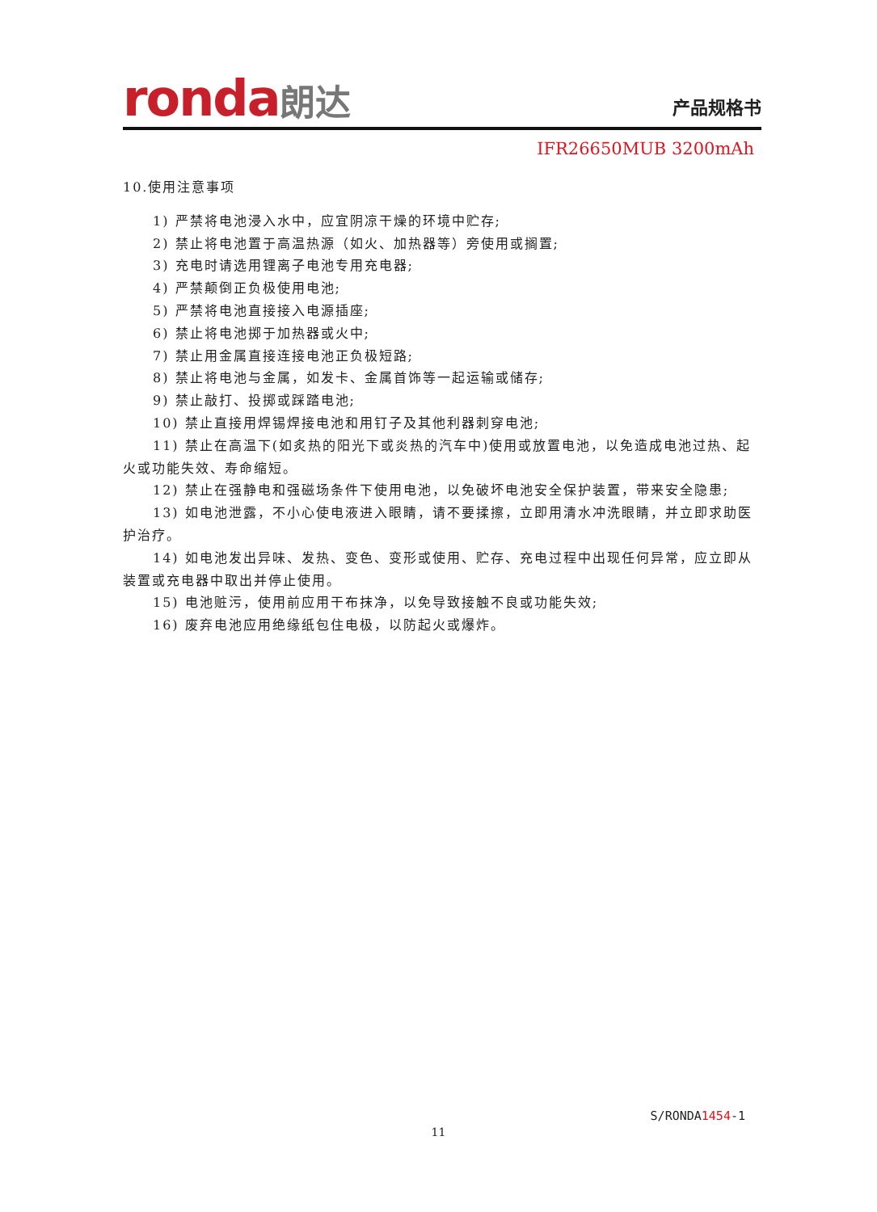ronda朗达 产品规格书
IFR26650MUB 3200mAh
10.使用注意事项
1) 严禁将电池浸入水中，应宜阴凉干燥的环境中贮存;
2) 禁止将电池置于高温热源（如火、加热器等）旁使用或搁置;
3) 充电时请选用锂离子电池专用充电器;
4) 严禁颠倒正负极使用电池;
5) 严禁将电池直接接入电源插座;
6) 禁止将电池掷于加热器或火中;
7) 禁止用金属直接连接电池正负极短路;
8) 禁止将电池与金属，如发卡、金属首饰等一起运输或储存;
9) 禁止敲打、投掷或踩踏电池;
10) 禁止直接用焊锡焊接电池和用钉子及其他利器刺穿电池;
11) 禁止在高温下(如炙热的阳光下或炎热的汽车中)使用或放置电池，以免造成电池过热、起火或功能失效、寿命缩短。
12) 禁止在强静电和强磁场条件下使用电池，以免破坏电池安全保护装置，带来安全隐患;
13) 如电池泄露，不小心使电液进入眼睛，请不要揉擦，立即用清水冲洗眼睛，并立即求助医护治疗。
14) 如电池发出异味、发热、变色、变形或使用、贮存、充电过程中出现任何异常，应立即从装置或充电器中取出并停止使用。
15) 电池赃污，使用前应用干布抹净，以免导致接触不良或功能失效;
16) 废弃电池应用绝缘纸包住电极，以防起火或爆炸。
S/RONDA1454-1
11